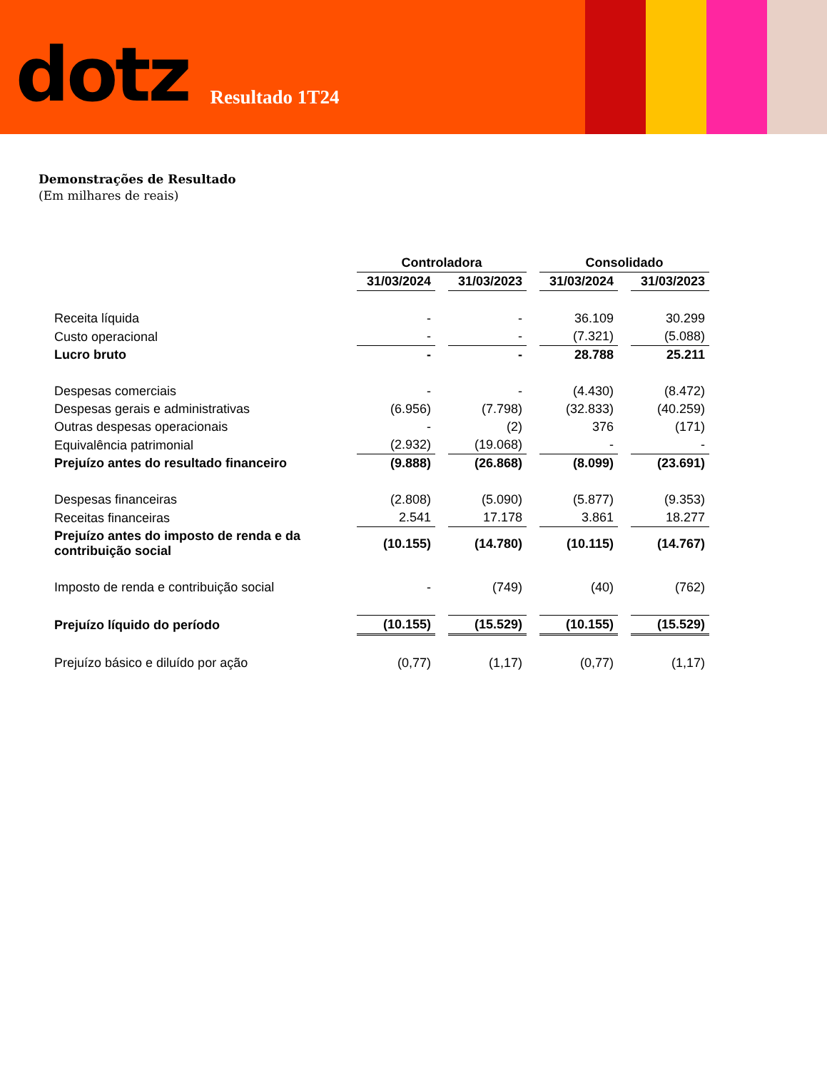dotz Resultado 1T24
Demonstrações de Resultado
(Em milhares de reais)
| | Controladora | | Consolidado | |
| | 31/03/2024 | 31/03/2023 | 31/03/2024 | 31/03/2023 |
| Receita líquida | - | - | 36.109 | 30.299 |
| Custo operacional | - | - | (7.321) | (5.088) |
| Lucro bruto | - | - | 28.788 | 25.211 |
| Despesas comerciais | - | - | (4.430) | (8.472) |
| Despesas gerais e administrativas | (6.956) | (7.798) | (32.833) | (40.259) |
| Outras despesas operacionais | - | (2) | 376 | (171) |
| Equivalência patrimonial | (2.932) | (19.068) | - | - |
| Prejuízo antes do resultado financeiro | (9.888) | (26.868) | (8.099) | (23.691) |
| Despesas financeiras | (2.808) | (5.090) | (5.877) | (9.353) |
| Receitas financeiras | 2.541 | 17.178 | 3.861 | 18.277 |
| Prejuízo antes do imposto de renda e da contribuição social | (10.155) | (14.780) | (10.115) | (14.767) |
| Imposto de renda e contribuição social | - | (749) | (40) | (762) |
| Prejuízo líquido do período | (10.155) | (15.529) | (10.155) | (15.529) |
| Prejuízo básico e diluído por ação | (0,77) | (1,17) | (0,77) | (1,17) |